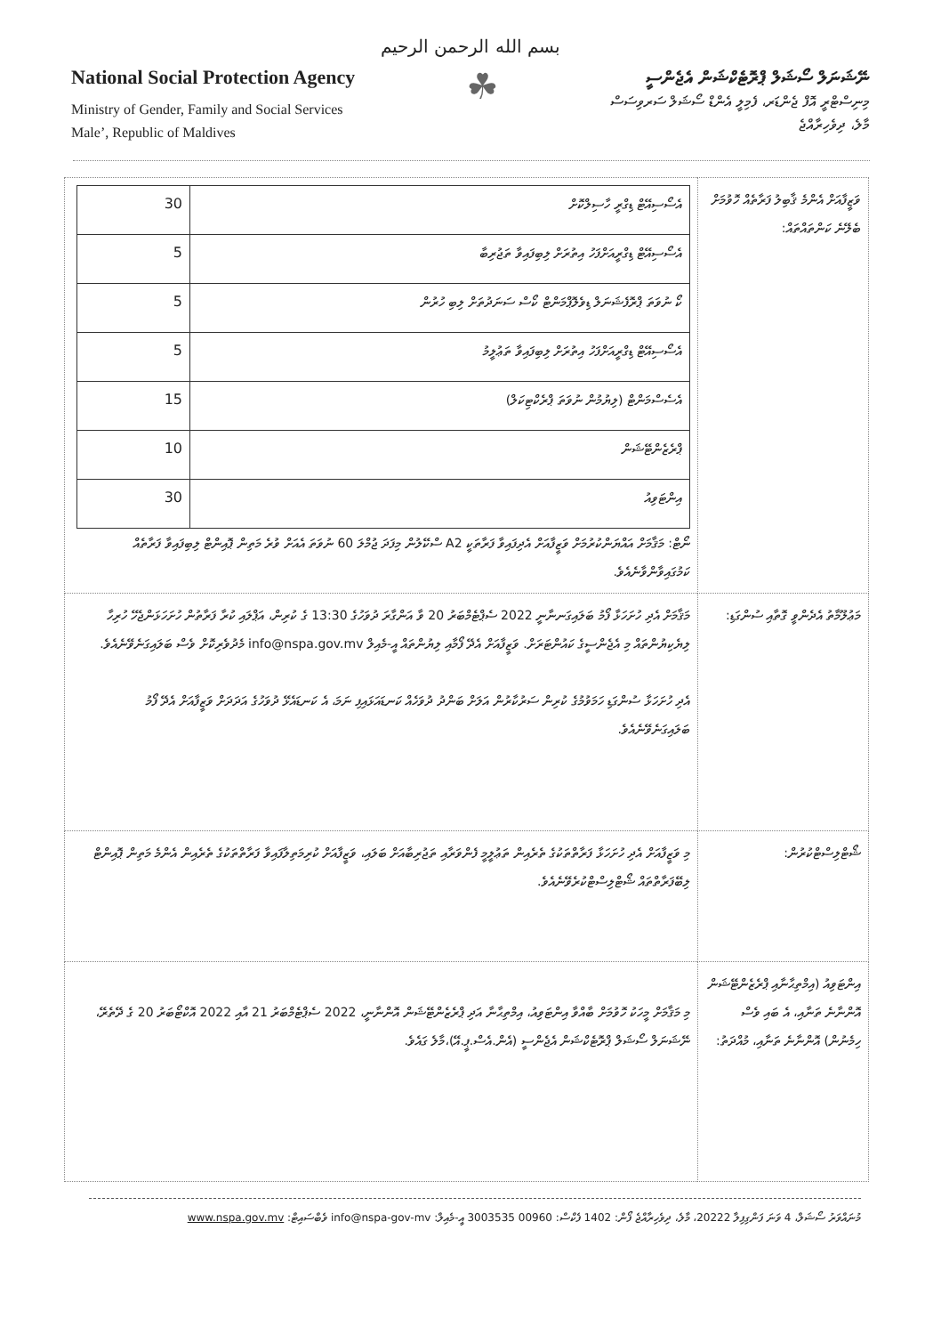بسم الله الرحمن الرحيم
National Social Protection Agency
Ministry of Gender, Family and Social Services
Male’, Republic of Maldives
☘
ނޭޝަނަލް ސޯޝަލް ޕްރޮޓެކްޝަން އެޖެންސީ
މިނިސްޓްރީ އޮފް ޖެންޑަރ، ފެމިލީ އެންޑް ސޯޝަލް ސަރވިސަސް
މާލެ، ދިވެހިރާއްޖެ
| ވަޒީފާއަށް އެންމެ ޤާބިލު ފަރާތެއް ހޮވުމަށް ބެލޭނެ ކަންތައްތައް: | / އެސޯސިއޭޓް ޑިގްރީ ހާސިލްކޮށް / 30 / / އެސޯސިއޭޓް ޑިގްރީއަށްފަހު އިތުރަށް ލިބިފައިވާ ތަޖުރިބާ / 5 / / ކޯ ނުވަތަ ޕްރޮފެޝަނަލް ޑިވެލޮޕްމަންޓް ކޯސް ސަނަދުތަށް ލިބި ހުރުން / 5 / / އެސޯސިއޭޓް ޑިގްރީއަށްފަހު އިތުރަށް ލިބިފައިވާ ތަޢުލީމު / 5 / / އެސެސްމަންޓް (ލިޔުމުން ނުވަތަ ޕްރެކްޓިކަލް) / 15 / / ޕްރެޒެންޓޭޝަން / 10 / / އިންޓަވިއު / 30 / ނޯޓް: މަޤާމަށް އައްޔަންކުރުމަށް ވަޒީފާއަށް އެދިފައިވާ ފަރާތަކީ A2 ސްކޭލުން މިފަދަ ޖުމްލަ 60 ނުވަތަ އެއަށް ވުރެ މަތިން ޕޮއިންޓް ލިބިފައިވާ ފަރާތެއް ކަމުގައިވާންވާނެއެވެ. |
| މަޢުލޫމާތު އެދެންވީ ގޮތާއި ސުންގަޑި: | މަޤާމަށް އެދި ހުށަހަޅާ ފޯމު ބަލައިގަނނާނީ 2022 ސެޕްޓެމްބަރު 20 ވާ އަންގާރަ ދުވަހުގެ 13:30 ގެ ކުރިން، އަޕްލައި ކުރާ ފަރާތުން ހުށަހަޅަންޖެހޭ ހުރިހާ ލިޔެކިޔުންތައް މި އެޖެންސީގެ ކައުންޓަރަށް. ވަޒީފާއަށް އެދޭ ފޯމާއި ލިޔުންތައް އީ-މެއިލް info@nspa.gov.mv މެދުވެރިކޮށް ވެސް ބަލައިގަނެވޭނެއެވެ. އެދި ހުށަހަޅާ ސުންގަޑި ހަމަވުމުގެ ކުރިން ސަރުކާރުން އަލަށް ބަންދު ދުވަހެއް ކަނޑައަޅައިފި ނަމަ، އެ ކަނޑައެޅޭ ދުވަހުގެ އަދަދަށް ވަޒީފާއަށް އެދޭ ފޯމު ބަލައިގަނެވޭނެއެވެ. |
| ޝޯޓްލިސްޓްކުރުން: | މި ވަޒީފާއަށް އެދި ހުށަހަޅާ ފަރާތްތަކުގެ ތެރެއިން ތަޢުލީމީ ފެންވަރާއި ތަޖުރިބާއަށް ބަލައި، ވަޒީފާއަށް ކުރިމަތިލާފައިވާ ފަރާތްތަކުގެ ތެރެއިން އެންމެ މަތިން ޕޮއިންޓް ލިބޭފަރާތްތައް ޝޯޓްލިސްޓްކުރެވޭނެއެވެ. |
| އިންޓަވިއު (އިމްތިޙާނާއި ޕްރެޒެންޓޭޝަން އޮންނާނެ ތަނާއި، އެ ބައި ވެސް ހިމެނުން) އޮންނާނެ ތަނާއި، މުއްދަތު: | މި މަޤާމަށް މީހަކު ހޮވުމަށް ބާއްވާ އިންޓަވިއު، އިމްތިޙާނާ އަދި ޕްރެޒެންޓޭޝަން އޮންނާނީ، 2022 ސެޕްޓެމްބަރު 21 އާއި 2022 އޮކްޓޯބަރު 20 ގެ ދޭތެރޭ، ނޭޝަނަލް ސޯޝަލް ޕްރޮޓެކްޝަން އެޖެންސީ (އެން.އެސް.ޕީ.އޭ)،މާލެ ގައެވެ. |
މުނައްވަރު ސޯޝަލް، 4 ވަނަ ފަންގިފިލާ 20222، މާލެ، ދިވެހިރާއްޖެ ފޯން: 1402 ފެކްސް: 00960 3003535 އީ-މެއިލް: info@nspa-gov-mv ވެބްސައިޓް: www.nspa.gov.mv